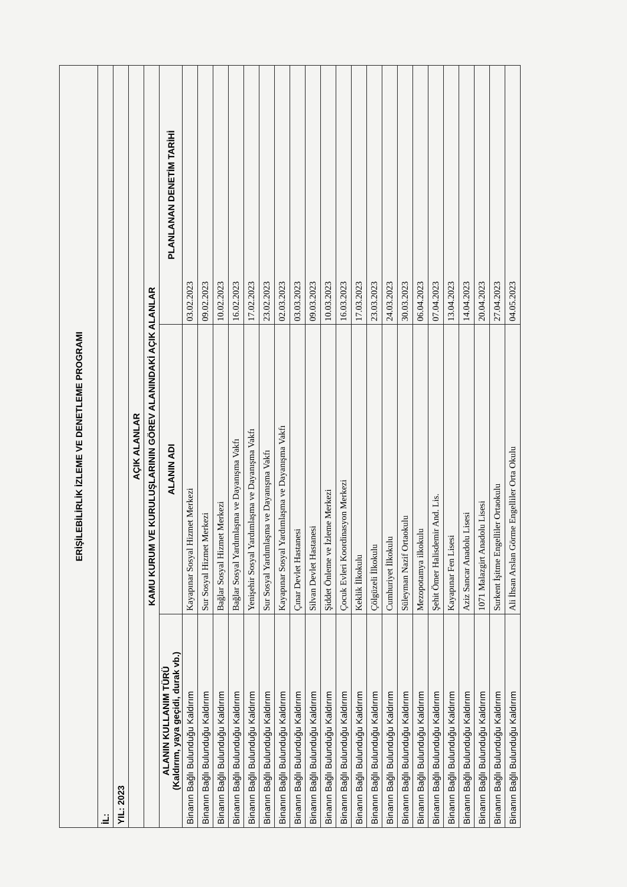| ERİŞİLEBİLİRLİK İZLEME VE DENETLEME PROGRAMI | | |
| --- | --- | --- |
| İL: | | |
| YIL: 2023 | | |
| AÇIK ALANLAR | | |
| KAMU KURUM VE KURULUŞLARININ GÖREV ALANINDAKİ AÇIK ALANLAR | | |
| ALANIN KULLANIM TÜRÜ (Kaldırım, yaya geçidi, durak vb.) | ALANIN ADI | PLANLANAN DENETİM TARİHİ |
| Binanın Bağlı Bulunduğu Kaldırım | Kayapınar Sosyal Hizmet Merkezi | 03.02.2023 |
| Binanın Bağlı Bulunduğu Kaldırım | Sur Sosyal Hizmet Merkezi | 09.02.2023 |
| Binanın Bağlı Bulunduğu Kaldırım | Bağlar Sosyal Hizmet Merkezi | 10.02.2023 |
| Binanın Bağlı Bulunduğu Kaldırım | Bağlar Sosyal Yardımlaşma ve Dayanışma Vakfı | 16.02.2023 |
| Binanın Bağlı Bulunduğu Kaldırım | Yenişehir Sosyal Yardımlaşma ve Dayanışma Vakfı | 17.02.2023 |
| Binanın Bağlı Bulunduğu Kaldırım | Sur Sosyal Yardımlaşma ve Dayanışma Vakfı | 23.02.2023 |
| Binanın Bağlı Bulunduğu Kaldırım | Kayapınar Sosyal Yardımlaşma ve Dayanışma Vakfı | 02.03.2023 |
| Binanın Bağlı Bulunduğu Kaldırım | Çınar Devlet Hastanesi | 03.03.2023 |
| Binanın Bağlı Bulunduğu Kaldırım | Silvan Devlet Hastanesi | 09.03.2023 |
| Binanın Bağlı Bulunduğu Kaldırım | Şiddet Önleme ve İzleme Merkezi | 10.03.2023 |
| Binanın Bağlı Bulunduğu Kaldırım | Çocuk Evleri Koordinasyon Merkezi | 16.03.2023 |
| Binanın Bağlı Bulunduğu Kaldırım | Keklik İlkokulu | 17.03.2023 |
| Binanın Bağlı Bulunduğu Kaldırım | Çölgüzeli İlkokulu | 23.03.2023 |
| Binanın Bağlı Bulunduğu Kaldırım | Cumhuriyet İlkokulu | 24.03.2023 |
| Binanın Bağlı Bulunduğu Kaldırım | Süleyman Nazif Ortaokulu | 30.03.2023 |
| Binanın Bağlı Bulunduğu Kaldırım | Mezopotamya ilkokulu | 06.04.2023 |
| Binanın Bağlı Bulunduğu Kaldırım | Şehit Ömer Halisdemir And. Lis. | 07.04.2023 |
| Binanın Bağlı Bulunduğu Kaldırım | Kayapınar Fen Lisesi | 13.04.2023 |
| Binanın Bağlı Bulunduğu Kaldırım | Aziz Sancar Anadolu Lisesi | 14.04.2023 |
| Binanın Bağlı Bulunduğu Kaldırım | 1071 Malazgirt Anadolu Lisesi | 20.04.2023 |
| Binanın Bağlı Bulunduğu Kaldırım | Surkent İşitme Engelliler Ortaokulu | 27.04.2023 |
| Binanın Bağlı Bulunduğu Kaldırım | Ali İhsan Arslan Görme Engelliler Orta Okulu | 04.05.2023 |